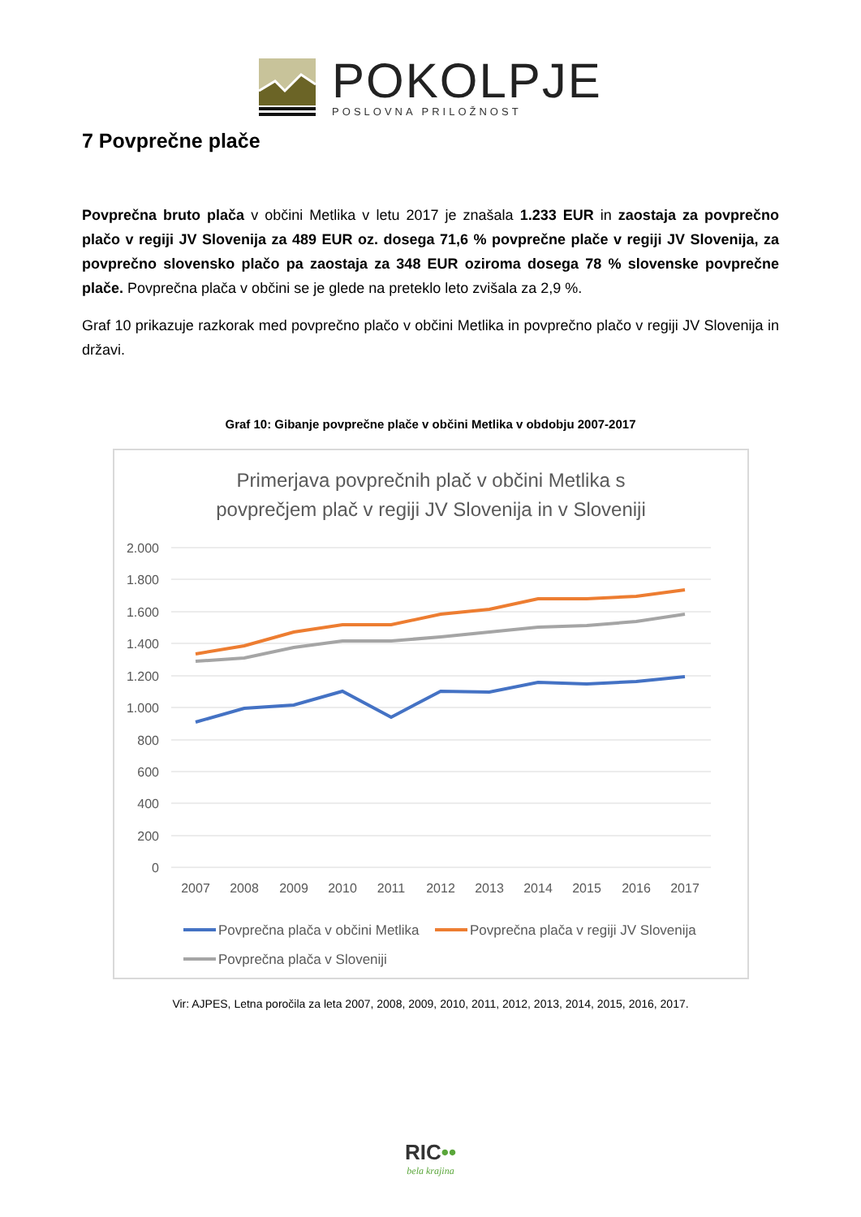POKOLPJE
POSLOVNA PRILOŽNOST
7 Povprečne plače
Povprečna bruto plača v občini Metlika v letu 2017 je znašala 1.233 EUR in zaostaja za povprečno plačo v regiji JV Slovenija za 489 EUR oz. dosega 71,6 % povprečne plače v regiji JV Slovenija, za povprečno slovensko plačo pa zaostaja za 348 EUR oziroma dosega 78 % slovenske povprečne plače. Povprečna plača v občini se je glede na preteklo leto zvišala za 2,9 %.
Graf 10 prikazuje razkorak med povprečno plačo v občini Metlika in povprečno plačo v regiji JV Slovenija in državi.
Graf 10: Gibanje povprečne plače v občini Metlika v obdobju 2007-2017
Primerjava povprečnih plač v občini Metlika s
povprečjem plač v regiji JV Slovenija in v Sloveniji
2.000
1.800
1.600
1.400
1.200
1.000
800
600
400
200
0
2007
2008
2009
2010
2011
2012
2013
2014
2015
2016
2017
Povprečna plača v občini Metlika
Povprečna plača v regiji JV Slovenija
Povprečna plača v Sloveniji
Vir: AJPES, Letna poročila za leta 2007, 2008, 2009, 2010, 2011, 2012, 2013, 2014, 2015, 2016, 2017.
RIC••
bela krajina